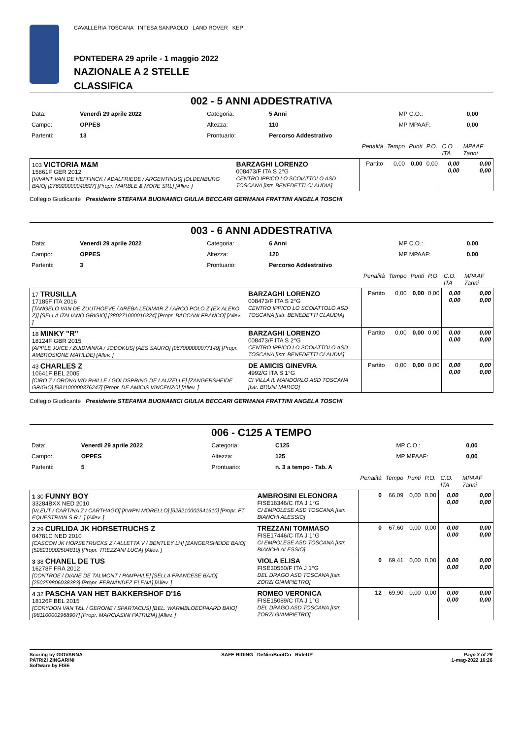CAVALLERIA TOSCANA INTESA SANPAOLO LAND ROVER KEP
PONTEDERA 29 aprile - 1 maggio 2022
NAZIONALE A 2 STELLE
CLASSIFICA
002 - 5 ANNI ADDESTRATIVA
| Data: | Venerdì 29 aprile 2022 | Categoria: | 5 Anni | MP C.O.: | 0,00 |
| Campo: | OPPES | Altezza: | 110 | MP MPAAF: | 0,00 |
| Partenti: | 13 | Prontuario: | Percorso Addestrativo | | |
| | | | Penalità | Tempo | Punti | P.O. | C.O. ITA | MPAAF 7anni |
| 103 VICTORIA M&M 15861F GER 2012 [VIVANT VAN DE HEFFINCK / ADALFRIEDE / ARGENTINUS] [OLDENBURG BAIO] [276020000040827] [Propr. MARBLE & MORE SRL] [Allev. ] | BARZAGHI LORENZO 008473/F ITA S 2°G CENTRO IPPICO LO SCOIATTOLO ASD TOSCANA [Istr. BENEDETTI CLAUDIA] | | Partito | 0,00 | 0,00 | 0,00 | 0,00 0,00 | 0,00 0,00 |
Collegio Giudicante Presidente STEFANIA BUONAMICI GIULIA BECCARI GERMANA FRATTINI ANGELA TOSCHI
003 - 6 ANNI ADDESTRATIVA
| Data: | Venerdì 29 aprile 2022 | Categoria: | 6 Anni | MP C.O.: | 0,00 |
| Campo: | OPPES | Altezza: | 120 | MP MPAAF: | 0,00 |
| Partenti: | 3 | Prontuario: | Percorso Addestrativo | | |
| | | | Penalità | Tempo | Punti | P.O. | C.O. ITA | MPAAF 7anni |
| 17 TRUSILLA 17185F ITA 2016 [TANGELO VAN DE ZUUTHOEVE / AREBA LEDIMAR Z / ARCO POLO Z (EX ALEKO Z)] [SELLA ITALIANO GRIGIO] [380271000016324] [Propr. BACCANI FRANCO] [Allev. ] | BARZAGHI LORENZO 008473/F ITA S 2°G CENTRO IPPICO LO SCOIATTOLO ASD TOSCANA [Istr. BENEDETTI CLAUDIA] | | Partito | 0,00 | 0,00 | 0,00 | 0,00 0,00 | 0,00 0,00 |
| 18 MINKY "R" 18124F GBR 2015 [APPLE JUICE / ZUIDMINKA / JODOKUS] [AES SAURO] [967000000977149] [Propr. AMBROSIONE MATILDE] [Allev. ] | BARZAGHI LORENZO 008473/F ITA S 2°G CENTRO IPPICO LO SCOIATTOLO ASD TOSCANA [Istr. BENEDETTI CLAUDIA] | | Partito | 0,00 | 0,00 | 0,00 | 0,00 0,00 | 0,00 0,00 |
| 43 CHARLES Z 10641F BEL 2005 [CIRO Z / ORONA V/D RHILLE / GOLDSPRING DE LAUZELLE] [ZANGERSHEIDE GRIGIO] [981100000376247] [Propr. DE AMICIS VINCENZO] [Allev. ] | DE AMICIS GINEVRA 4992/G ITA S 1°G CI VILLA IL MANDORLO ASD TOSCANA [Istr. BRUNI MARCO] | | Partito | 0,00 | 0,00 | 0,00 | 0,00 0,00 | 0,00 0,00 |
Collegio Giudicante Presidente STEFANIA BUONAMICI GIULIA BECCARI GERMANA FRATTINI ANGELA TOSCHI
006 - C125 A TEMPO
| Data: | Venerdì 29 aprile 2022 | Categoria: | C125 | MP C.O.: | 0,00 |
| Campo: | OPPES | Altezza: | 125 | MP MPAAF: | 0,00 |
| Partenti: | 5 | Prontuario: | n. 3 a tempo - Tab. A | | |
| | | | Penalità | Tempo | Punti | P.O. | C.O. ITA | MPAAF 7anni |
| 1 30 FUNNY BOY 33284BXX NED 2010 [VLEUT / CARTINA Z / CARTHAGO] [KWPN MORELLO] [528210002541610] [Propr. FT EQUESTRIAN S.R.L.] [Allev. ] | AMBROSINI ELEONORA FISE16346/C ITA J 1°G CI EMPOLESE ASD TOSCANA [Istr. BIANCHI ALESSIO] | | 0 | 66,09 | 0,00 | 0,00 | 0,00 0,00 | 0,00 0,00 |
| 2 29 CURLIDA JK HORSETRUCHS Z 04781C NED 2010 [CASCON JK HORSETRUCKS Z / ALLETTA V / BENTLEY LH] [ZANGERSHEIDE BAIO] [528210002504810] [Propr. TREZZANI LUCA] [Allev. ] | TREZZANI TOMMASO FISE17446/C ITA J 1°G CI EMPOLESE ASD TOSCANA [Istr. BIANCHI ALESSIO] | | 0 | 67,60 | 0,00 | 0,00 | 0,00 0,00 | 0,00 0,00 |
| 3 38 CHANEL DE TUS 16278F FRA 2012 [CONTROE / DIANE DE TALMONT / PAMPHILE] [SELLA FRANCESE BAIO] [250259806038383] [Propr. FERNANDEZ ELENA] [Allev. ] | VIOLA ELISA FISE30560/F ITA J 1°G DEL DRAGO ASD TOSCANA [Istr. ZORZI GIAMPIETRO] | | 0 | 69,41 | 0,00 | 0,00 | 0,00 0,00 | 0,00 0,00 |
| 4 32 PASCHA VAN HET BAKKERSHOF D'16 18126F BEL 2015 [CORYDON VAN T&L / GERONE / SPARTACUS] [BEL. WARMBLOEDPAARD BAIO] [981100002968907] [Propr. MARCIASINI PATRIZIA] [Allev. ] | ROMEO VERONICA FISE15089/C ITA J 1°G DEL DRAGO ASD TOSCANA [Istr. ZORZI GIAMPIETRO] | | 12 | 69,90 | 0,00 | 0,00 | 0,00 0,00 | 0,00 0,00 |
Scoring by GIOVANNA
PATRIZI ZINGARINI
Software by FISE
SAFE RIDING DeNiroBootCo RideUP
Page 3 of 29
1-mag-2022 16:26